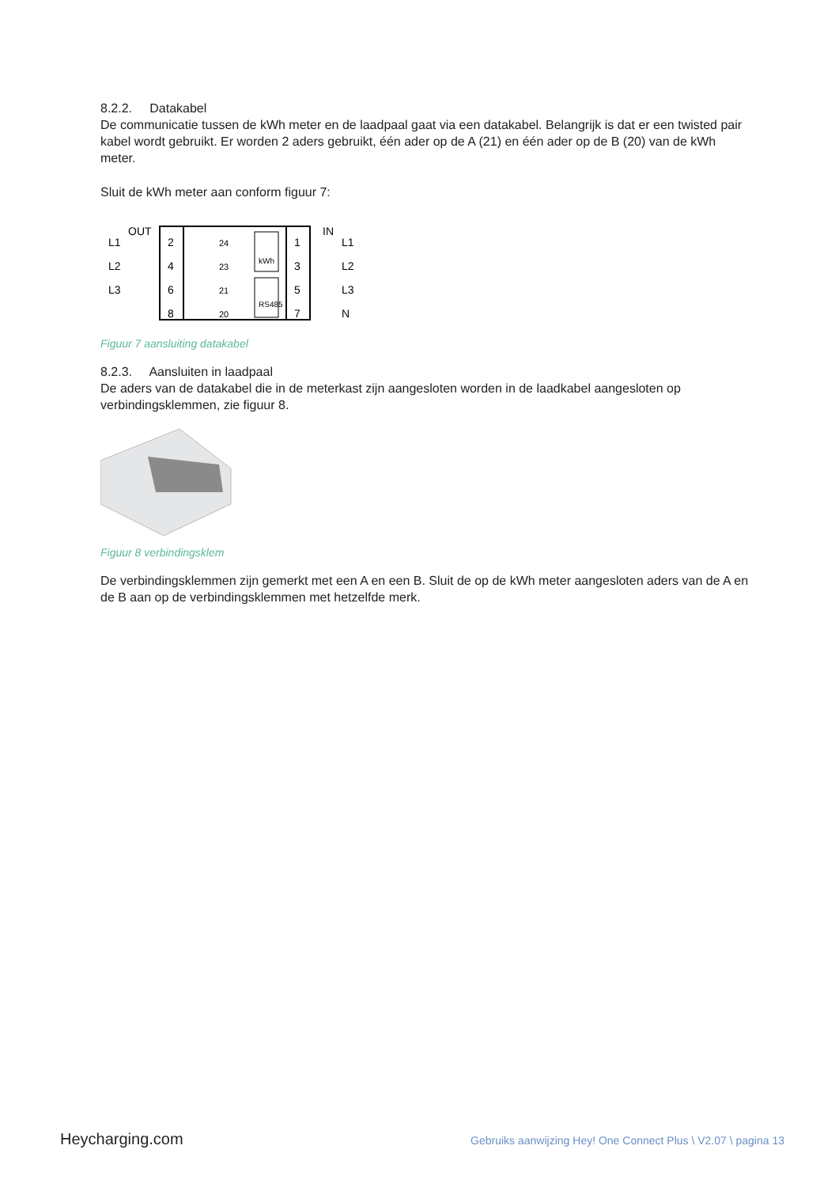8.2.2. Datakabel
De communicatie tussen de kWh meter en de laadpaal gaat via een datakabel. Belangrijk is dat er een twisted pair kabel wordt gebruikt. Er worden 2 aders gebruikt, één ader op de A (21) en één ader op de B (20) van de kWh meter.
Sluit de kWh meter aan conform figuur 7:
L1
L2
L3
OUT
IN
L1
L2
L3
N
2
4
6
8
1
3
5
7
24
23
21
20
kWh
RS485
Figuur 7 aansluiting datakabel
8.2.3. Aansluiten in laadpaal
De aders van de datakabel die in de meterkast zijn aangesloten worden in de laadkabel aangesloten op verbindingsklemmen, zie figuur 8.
Figuur 8 verbindingsklem
De verbindingsklemmen zijn gemerkt met een A en een B. Sluit de op de kWh meter aangesloten aders van de A en de B aan op de verbindingsklemmen met hetzelfde merk.
Heycharging.com Gebruiks aanwijzing Hey! One Connect Plus \ V2.07 \ pagina 13